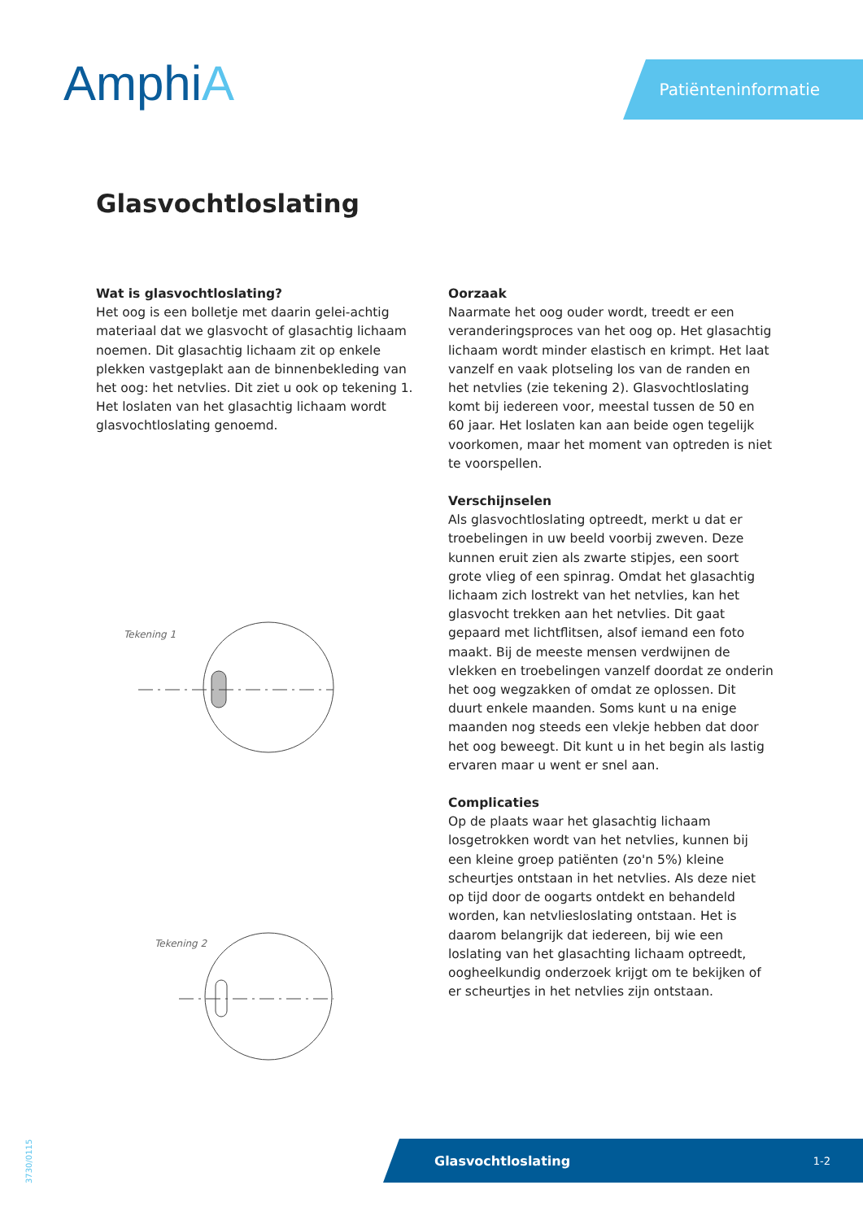AmphiA Patiënteninformatie
Glasvochtloslating
Wat is glasvochtloslating?
Het oog is een bolletje met daarin gelei-achtig materiaal dat we glasvocht of glasachtig lichaam noemen. Dit glasachtig lichaam zit op enkele plekken vastgeplakt aan de binnenbekleding van het oog: het netvlies. Dit ziet u ook op tekening 1. Het loslaten van het glasachtig lichaam wordt glasvochtloslating genoemd.
Tekening 1
Tekening 2
Oorzaak
Naarmate het oog ouder wordt, treedt er een veranderingsproces van het oog op. Het glasachtig lichaam wordt minder elastisch en krimpt. Het laat vanzelf en vaak plotseling los van de randen en het netvlies (zie tekening 2). Glasvochtloslating komt bij iedereen voor, meestal tussen de 50 en 60 jaar. Het loslaten kan aan beide ogen tegelijk voorkomen, maar het moment van optreden is niet te voorspellen.
Verschijnselen
Als glasvochtloslating optreedt, merkt u dat er troebelingen in uw beeld voorbij zweven. Deze kunnen eruit zien als zwarte stipjes, een soort grote vlieg of een spinrag. Omdat het glasachtig lichaam zich lostrekt van het netvlies, kan het glasvocht trekken aan het netvlies. Dit gaat gepaard met lichtflitsen, alsof iemand een foto maakt. Bij de meeste mensen verdwijnen de vlekken en troebelingen vanzelf doordat ze onderin het oog wegzakken of omdat ze oplossen. Dit duurt enkele maanden. Soms kunt u na enige maanden nog steeds een vlekje hebben dat door het oog beweegt. Dit kunt u in het begin als lastig ervaren maar u went er snel aan.
Complicaties
Op de plaats waar het glasachtig lichaam losgetrokken wordt van het netvlies, kunnen bij een kleine groep patiënten (zo'n 5%) kleine scheurtjes ontstaan in het netvlies. Als deze niet op tijd door de oogarts ontdekt en behandeld worden, kan netvliesloslating ontstaan. Het is daarom belangrijk dat iedereen, bij wie een loslating van het glasachting lichaam optreedt, oogheelkundig onderzoek krijgt om te bekijken of er scheurtjes in het netvlies zijn ontstaan.
Glasvochtloslating 1-2
3730/0115